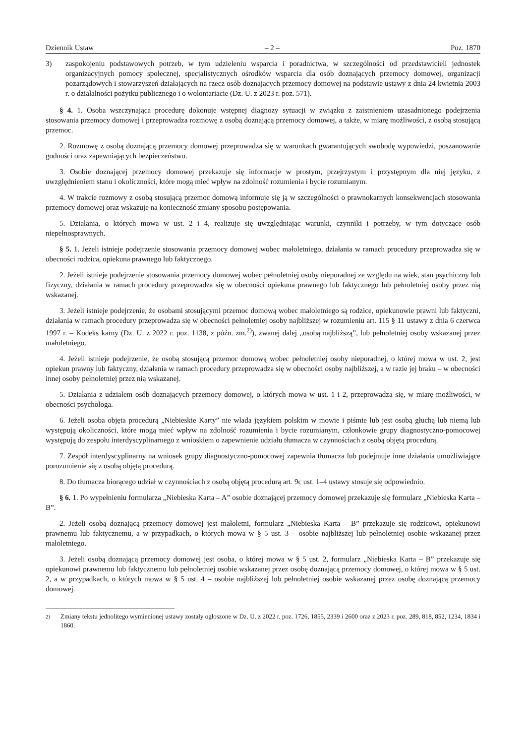Dziennik Ustaw – 2 – Poz. 1870
3) zaspokojeniu podstawowych potrzeb, w tym udzieleniu wsparcia i poradnictwa, w szczególności od przedstawicieli jednostek organizacyjnych pomocy społecznej, specjalistycznych ośrodków wsparcia dla osób doznających przemocy domowej, organizacji pozarządowych i stowarzyszeń działających na rzecz osób doznających przemocy domowej na podstawie ustawy z dnia 24 kwietnia 2003 r. o działalności pożytku publicznego i o wolontariacie (Dz. U. z 2023 r. poz. 571).
§ 4. 1. Osoba wszczynająca procedurę dokonuje wstępnej diagnozy sytuacji w związku z zaistnieniem uzasadnionego podejrzenia stosowania przemocy domowej i przeprowadza rozmowę z osobą doznającą przemocy domowej, a także, w miarę możliwości, z osobą stosującą przemoc.
2. Rozmowę z osobą doznającą przemocy domowej przeprowadza się w warunkach gwarantujących swobodę wypowiedzi, poszanowanie godności oraz zapewniających bezpieczeństwo.
3. Osobie doznającej przemocy domowej przekazuje się informacje w prostym, przejrzystym i przystępnym dla niej języku, z uwzględnieniem stanu i okoliczności, które mogą mieć wpływ na zdolność rozumienia i bycie rozumianym.
4. W trakcie rozmowy z osobą stosującą przemoc domową informuje się ją w szczególności o prawnokarnych konsekwencjach stosowania przemocy domowej oraz wskazuje na konieczność zmiany sposobu postępowania.
5. Działania, o których mowa w ust. 2 i 4, realizuje się uwzględniając warunki, czynniki i potrzeby, w tym dotyczące osób niepełnosprawnych.
§ 5. 1. Jeżeli istnieje podejrzenie stosowania przemocy domowej wobec małoletniego, działania w ramach procedury przeprowadza się w obecności rodzica, opiekuna prawnego lub faktycznego.
2. Jeżeli istnieje podejrzenie stosowania przemocy domowej wobec pełnoletniej osoby nieporadnej ze względu na wiek, stan psychiczny lub fizyczny, działania w ramach procedury przeprowadza się w obecności opiekuna prawnego lub faktycznego lub pełnoletniej osoby przez nią wskazanej.
3. Jeżeli istnieje podejrzenie, że osobami stosującymi przemoc domową wobec małoletniego są rodzice, opiekunowie prawni lub faktyczni, działania w ramach procedury przeprowadza się w obecności pełnoletniej osoby najbliższej w rozumieniu art. 115 § 11 ustawy z dnia 6 czerwca 1997 r. – Kodeks karny (Dz. U. z 2022 r. poz. 1138, z późn. zm.<sup>2)</sup>), zwanej dalej „osobą najbliższą”, lub pełnoletniej osoby wskazanej przez małoletniego.
4. Jeżeli istnieje podejrzenie, że osobą stosującą przemoc domową wobec pełnoletniej osoby nieporadnej, o której mowa w ust. 2, jest opiekun prawny lub faktyczny, działania w ramach procedury przeprowadza się w obecności osoby najbliższej, a w razie jej braku – w obecności innej osoby pełnoletniej przez nią wskazanej.
5. Działania z udziałem osób doznających przemocy domowej, o których mowa w ust. 1 i 2, przeprowadza się, w miarę możliwości, w obecności psychologa.
6. Jeżeli osoba objęta procedurą „Niebieskie Karty” nie włada językiem polskim w mowie i piśmie lub jest osobą głuchą lub niemą lub występują okoliczności, które mogą mieć wpływ na zdolność rozumienia i bycie rozumianym, członkowie grupy diagnostyczno-pomocowej występują do zespołu interdyscyplinarnego z wnioskiem o zapewnienie udziału tłumacza w czynnościach z osobą objętą procedurą.
7. Zespół interdyscyplinarny na wniosek grupy diagnostyczno-pomocowej zapewnia tłumacza lub podejmuje inne działania umożliwiające porozumienie się z osobą objętą procedurą.
8. Do tłumacza biorącego udział w czynnościach z osobą objętą procedurą art. 9c ust. 1–4 ustawy stosuje się odpowiednio.
§ 6. 1. Po wypełnieniu formularza „Niebieska Karta – A” osobie doznającej przemocy domowej przekazuje się formularz „Niebieska Karta – B”.
2. Jeżeli osobą doznającą przemocy domowej jest małoletni, formularz „Niebieska Karta – B” przekazuje się rodzicowi, opiekunowi prawnemu lub faktycznemu, a w przypadkach, o których mowa w § 5 ust. 3 – osobie najbliższej lub pełnoletniej osobie wskazanej przez małoletniego.
3. Jeżeli osobą doznającą przemocy domowej jest osoba, o której mowa w § 5 ust. 2, formularz „Niebieska Karta – B” przekazuje się opiekunowi prawnemu lub faktycznemu lub pełnoletniej osobie wskazanej przez osobę doznającą przemocy domowej, o której mowa w § 5 ust. 2, a w przypadkach, o których mowa w § 5 ust. 4 – osobie najbliższej lub pełnoletniej osobie wskazanej przez osobę doznającą przemocy domowej.
<sup>2)</sup> Zmiany tekstu jednolitego wymienionej ustawy zostały ogłoszone w Dz. U. z 2022 r. poz. 1726, 1855, 2339 i 2600 oraz z 2023 r. poz. 289, 818, 852, 1234, 1834 i 1860.